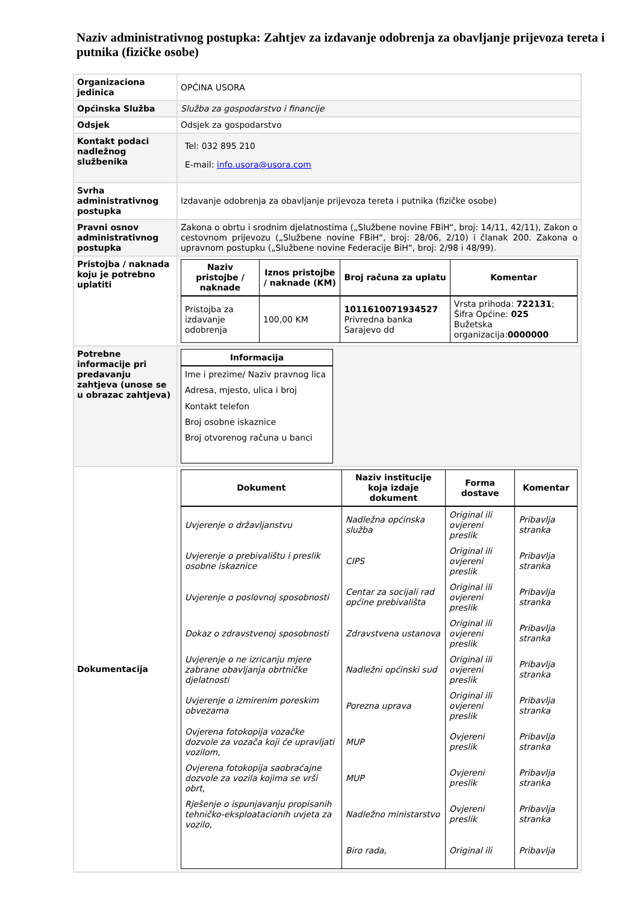Naziv administrativnog postupka: Zahtjev za izdavanje odobrenja za obavljanje prijevoza tereta i putnika (fizičke osobe)
| Organizaciona jedinica | OPĆINA USORA |
| Općinska Služba | Služba za gospodarstvo i financije |
| Odsjek | Odsjek za gospodarstvo |
| Kontakt podaci nadležnog službenika | Tel: 032 895 210 E-mail: info.usora@usora.com |
| Svrha administrativnog postupka | Izdavanje odobrenja za obavljanje prijevoza tereta i putnika (fizičke osobe) |
| Pravni osnov administrativnog postupka | Zakona o obrtu i srodnim djelatnostima („Službene novine FBiH“, broj: 14/11, 42/11), Zakon o cestovnom prijevozu („Službene novine FBiH“, broj: 28/06, 2/10) i članak 200. Zakona o upravnom postupku („Službene novine Federacije BiH“, broj: 2/98 i 48/99). |
| Pristojba / naknada koju je potrebno uplatiti | / Naziv pristojbe / naknade / Iznos pristojbe / naknade (KM) / Broj računa za uplatu / Komentar / / --- / --- / --- / --- / / Pristojba za izdavanje odobrenja / 100,00 KM / 1011610071934527 Privredna banka Sarajevo dd / Vrsta prihoda: 722131 ; Šifra Općine: 025 Bužetska organizacija: 0000000 / |
| Potrebne informacije pri predavanju zahtjeva (unose se u obrazac zahtjeva) | / Informacija / / --- / / Ime i prezime/ Naziv pravnog lica / / Adresa, mjesto, ulica i broj / / Kontakt telefon / / Broj osobne iskaznice / / Broj otvorenog računa u banci / |
| Dokumentacija | / Dokument / Naziv institucije koja izdaje dokument / Forma dostave / Komentar / / --- / --- / --- / --- / / Uvjerenje o državljanstvu / Nadležna općinska služba / Original ili ovjereni preslik / Pribavlja stranka / / Uvjerenje o prebivalištu i preslik osobne iskaznice / CIPS / Original ili ovjereni preslik / Pribavlja stranka / / Uvjerenje o poslovnoj sposobnosti / Centar za socijali rad općine prebivališta / Original ili ovjereni preslik / Pribavlja stranka / / Dokaz o zdravstvenoj sposobnosti / Zdravstvena ustanova / Original ili ovjereni preslik / Pribavlja stranka / / Uvjerenje o ne izricanju mjere zabrane obavljanja obrtničke djelatnosti / Nadležni općinski sud / Original ili ovjereni preslik / Pribavlja stranka / / Uvjerenje o izmirenim poreskim obvezama / Porezna uprava / Original ili ovjereni preslik / Pribavlja stranka / / Ovjerena fotokopija vozačke dozvole za vozača koji će upravljati vozilom, / MUP / Ovjereni preslik / Pribavlja stranka / / Ovjerena fotokopija saobraćajne dozvole za vozila kojima se vrši obrt, / MUP / Ovjereni preslik / Pribavlja stranka / / Rješenje o ispunjavanju propisanih tehničko-eksploatacionih uvjeta za vozilo, / Nadležno ministarstvo / Ovjereni preslik / Pribavlja stranka / / / Biro rada, / Original ili / Pribavlja / |